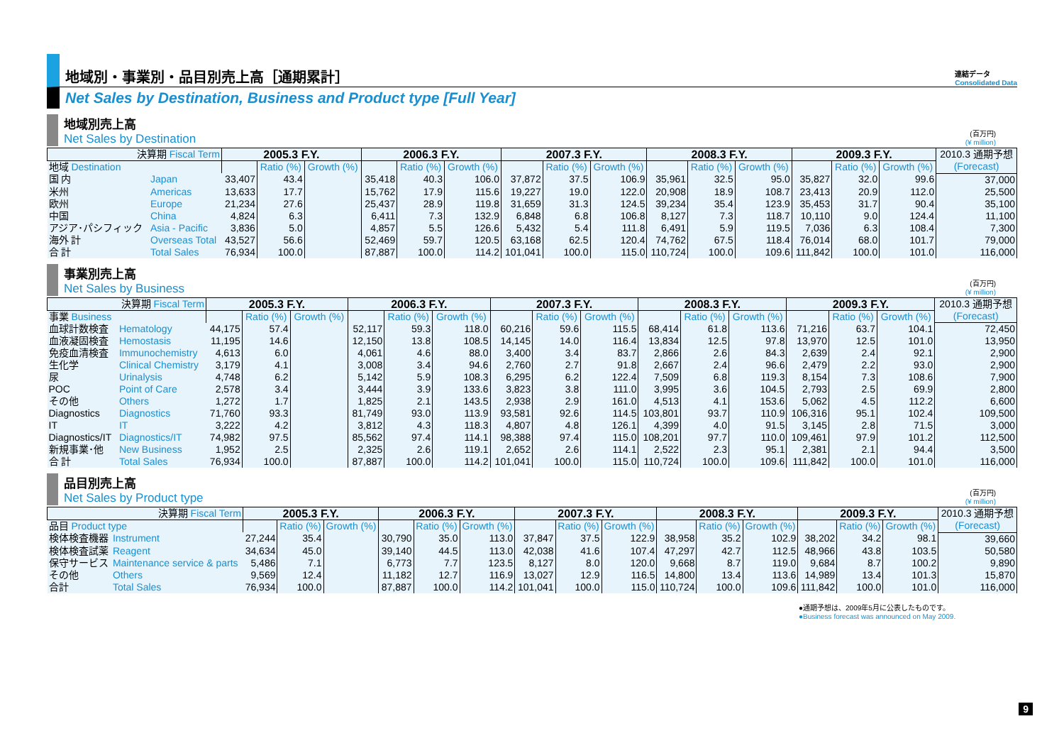地域別・事業別・品目別売上高［通期累計］ 連結データ
Consolidated Data
Net Sales by Destination, Business and Product type [Full Year]
地域別売上高
Net Sales by Destination
(百万円)
(¥ million)
| 決算期 Fiscal Term | | 2005.3 F.Y. | | | 2006.3 F.Y. | | | 2007.3 F.Y. | | | 2008.3 F.Y. | | | 2009.3 F.Y. | | | 2010.3 通期予想 (Forecast) |
| --- | --- | --- | --- | --- | --- | --- | --- | --- | --- | --- | --- | --- | --- | --- | --- | --- | --- |
| 地域 Destination | | | Ratio (%) | Growth (%) | | Ratio (%) | Growth (%) | | Ratio (%) | Growth (%) | | Ratio (%) | Growth (%) | | Ratio (%) | Growth (%) | |
| 国 内 | Japan | 33,407 | 43.4 | | 35,418 | 40.3 | 106.0 | 37,872 | 37.5 | 106.9 | 35,961 | 32.5 | 95.0 | 35,827 | 32.0 | 99.6 | 37,000 |
| 米州 | Americas | 13,633 | 17.7 | | 15,762 | 17.9 | 115.6 | 19,227 | 19.0 | 122.0 | 20,908 | 18.9 | 108.7 | 23,413 | 20.9 | 112.0 | 25,500 |
| 欧州 | Europe | 21,234 | 27.6 | | 25,437 | 28.9 | 119.8 | 31,659 | 31.3 | 124.5 | 39,234 | 35.4 | 123.9 | 35,453 | 31.7 | 90.4 | 35,100 |
| 中国 | China | 4,824 | 6.3 | | 6,411 | 7.3 | 132.9 | 6,848 | 6.8 | 106.8 | 8,127 | 7.3 | 118.7 | 10,110 | 9.0 | 124.4 | 11,100 |
| アジア･パシフィック | Asia - Pacific | 3,836 | 5.0 | | 4,857 | 5.5 | 126.6 | 5,432 | 5.4 | 111.8 | 6,491 | 5.9 | 119.5 | 7,036 | 6.3 | 108.4 | 7,300 |
| 海外 計 | Overseas Total | 43,527 | 56.6 | | 52,469 | 59.7 | 120.5 | 63,168 | 62.5 | 120.4 | 74,762 | 67.5 | 118.4 | 76,014 | 68.0 | 101.7 | 79,000 |
| 合 計 | Total Sales | 76,934 | 100.0 | | 87,887 | 100.0 | 114.2 | 101,041 | 100.0 | 115.0 | 110,724 | 100.0 | 109.6 | 111,842 | 100.0 | 101.0 | 116,000 |
事業別売上高
Net Sales by Business
(百万円)
(¥ million)
| 決算期 Fiscal Term | | 2005.3 F.Y. | | | 2006.3 F.Y. | | | 2007.3 F.Y. | | | 2008.3 F.Y. | | | 2009.3 F.Y. | | | 2010.3 通期予想 (Forecast) |
| --- | --- | --- | --- | --- | --- | --- | --- | --- | --- | --- | --- | --- | --- | --- | --- | --- | --- |
| 事業 Business | | | Ratio (%) | Growth (%) | | Ratio (%) | Growth (%) | | Ratio (%) | Growth (%) | | Ratio (%) | Growth (%) | | Ratio (%) | Growth (%) | |
| 血球計数検査 | Hematology | 44,175 | 57.4 | | 52,117 | 59.3 | 118.0 | 60,216 | 59.6 | 115.5 | 68,414 | 61.8 | 113.6 | 71,216 | 63.7 | 104.1 | 72,450 |
| 血液凝固検査 | Hemostasis | 11,195 | 14.6 | | 12,150 | 13.8 | 108.5 | 14,145 | 14.0 | 116.4 | 13,834 | 12.5 | 97.8 | 13,970 | 12.5 | 101.0 | 13,950 |
| 免疫血清検査 | Immunochemistry | 4,613 | 6.0 | | 4,061 | 4.6 | 88.0 | 3,400 | 3.4 | 83.7 | 2,866 | 2.6 | 84.3 | 2,639 | 2.4 | 92.1 | 2,900 |
| 生化学 | Clinical Chemistry | 3,179 | 4.1 | | 3,008 | 3.4 | 94.6 | 2,760 | 2.7 | 91.8 | 2,667 | 2.4 | 96.6 | 2,479 | 2.2 | 93.0 | 2,900 |
| 尿 | Urinalysis | 4,748 | 6.2 | | 5,142 | 5.9 | 108.3 | 6,295 | 6.2 | 122.4 | 7,509 | 6.8 | 119.3 | 8,154 | 7.3 | 108.6 | 7,900 |
| POC | Point of Care | 2,578 | 3.4 | | 3,444 | 3.9 | 133.6 | 3,823 | 3.8 | 111.0 | 3,995 | 3.6 | 104.5 | 2,793 | 2.5 | 69.9 | 2,800 |
| その他 | Others | 1,272 | 1.7 | | 1,825 | 2.1 | 143.5 | 2,938 | 2.9 | 161.0 | 4,513 | 4.1 | 153.6 | 5,062 | 4.5 | 112.2 | 6,600 |
| Diagnostics | Diagnostics | 71,760 | 93.3 | | 81,749 | 93.0 | 113.9 | 93,581 | 92.6 | 114.5 | 103,801 | 93.7 | 110.9 | 106,316 | 95.1 | 102.4 | 109,500 |
| IT | IT | 3,222 | 4.2 | | 3,812 | 4.3 | 118.3 | 4,807 | 4.8 | 126.1 | 4,399 | 4.0 | 91.5 | 3,145 | 2.8 | 71.5 | 3,000 |
| Diagnostics/IT | Diagnostics/IT | 74,982 | 97.5 | | 85,562 | 97.4 | 114.1 | 98,388 | 97.4 | 115.0 | 108,201 | 97.7 | 110.0 | 109,461 | 97.9 | 101.2 | 112,500 |
| 新規事業･他 | New Business | 1,952 | 2.5 | | 2,325 | 2.6 | 119.1 | 2,652 | 2.6 | 114.1 | 2,522 | 2.3 | 95.1 | 2,381 | 2.1 | 94.4 | 3,500 |
| 合 計 | Total Sales | 76,934 | 100.0 | | 87,887 | 100.0 | 114.2 | 101,041 | 100.0 | 115.0 | 110,724 | 100.0 | 109.6 | 111,842 | 100.0 | 101.0 | 116,000 |
品目別売上高
Net Sales by Product type
(百万円)
(¥ million)
| 決算期 Fiscal Term | | 2005.3 F.Y. | | | 2006.3 F.Y. | | | 2007.3 F.Y. | | | 2008.3 F.Y. | | | 2009.3 F.Y. | | | 2010.3 通期予想 (Forecast) |
| --- | --- | --- | --- | --- | --- | --- | --- | --- | --- | --- | --- | --- | --- | --- | --- | --- | --- |
| 品目 Product type | | | Ratio (%) | Growth (%) | | Ratio (%) | Growth (%) | | Ratio (%) | Growth (%) | | Ratio (%) | Growth (%) | | Ratio (%) | Growth (%) | |
| 検体検査機器 | Instrument | 27,244 | 35.4 | | 30,790 | 35.0 | 113.0 | 37,847 | 37.5 | 122.9 | 38,958 | 35.2 | 102.9 | 38,202 | 34.2 | 98.1 | 39,660 |
| 検体検査試薬 | Reagent | 34,634 | 45.0 | | 39,140 | 44.5 | 113.0 | 42,038 | 41.6 | 107.4 | 47,297 | 42.7 | 112.5 | 48,966 | 43.8 | 103.5 | 50,580 |
| 保守サービス | Maintenance service & parts | 5,486 | 7.1 | | 6,773 | 7.7 | 123.5 | 8,127 | 8.0 | 120.0 | 9,668 | 8.7 | 119.0 | 9,684 | 8.7 | 100.2 | 9,890 |
| その他 | Others | 9,569 | 12.4 | | 11,182 | 12.7 | 116.9 | 13,027 | 12.9 | 116.5 | 14,800 | 13.4 | 113.6 | 14,989 | 13.4 | 101.3 | 15,870 |
| 合計 | Total Sales | 76,934 | 100.0 | | 87,887 | 100.0 | 114.2 | 101,041 | 100.0 | 115.0 | 110,724 | 100.0 | 109.6 | 111,842 | 100.0 | 101.0 | 116,000 |
●通期予想は、2009年5月に公表したものです。
●Business forecast was announced on May 2009.
9